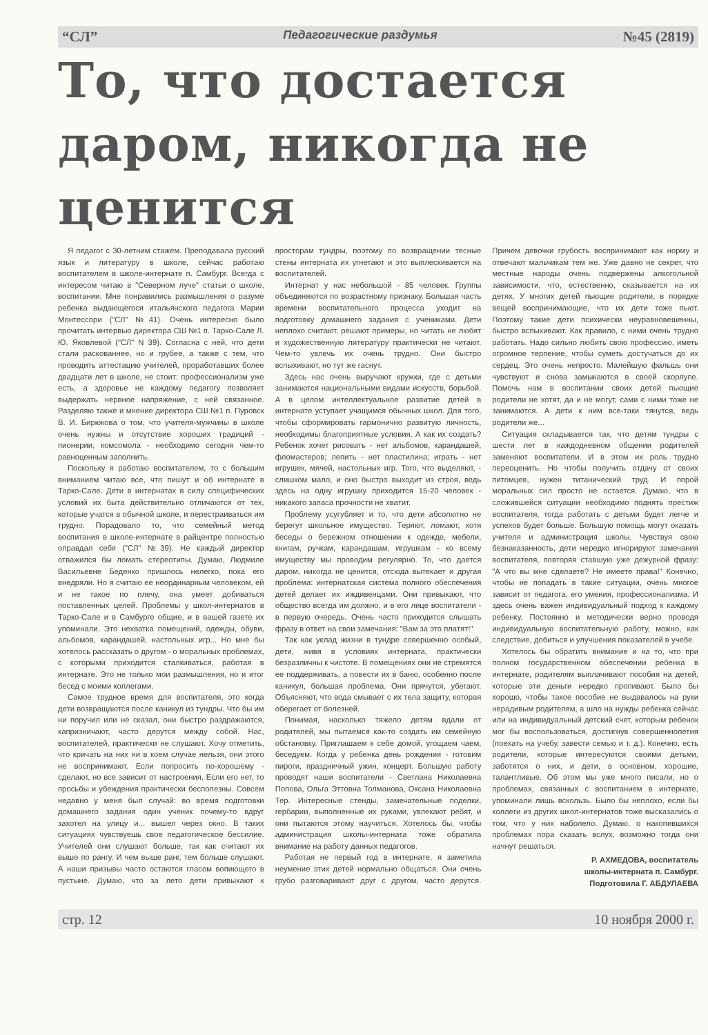“СЛ” Педагогические раздумья №45 (2819)
То, что достается даром, никогда не ценится
Я педагог с 30-летним стажем. Преподавала русский язык и литературу в школе, сейчас работаю воспитателем в школе-интернате п. Самбург. Всегда с интересом читаю в "Северном луче" статьи о школе, воспитании. Мне понравились размышления о разуме ребенка выдающегося итальянского педагога Марии Монтессори ("СЛ" №41). Очень интересно было прочитать интервью директора СШ №1 п. Тарко-Сале Л. Ю. Яковлевой ("СЛ" N 39). Согласна с ней, что дети стали раскованнее, но и грубее, а также с тем, что проводить аттестацию учителей, проработавших более двадцати лет в школе, не стоит: профессионализм уже есть, а здоровье не каждому педагогу позволяет выдержать нервное напряжение, с ней связанное. Разделяю также и мнение директора СШ №1 п. Пуровск В. И. Бирюкова о том, что учителя-мужчины в школе очень нужны и отсутствие хороших традиций - пионерии, комсомола - необходимо сегодня чем-то равноценным заполнить.
Поскольку я работаю воспитателем, то с большим вниманием читаю все, что пишут и об интернате в Тарко-Сале. Дети в интернатах в силу специфических условий их быта действительно отличаются от тех, которые учатся в обычной школе, и перестраиваться им трудно. Порадовало то, что семейный метод воспитания в школе-интернате в райцентре полностью оправдал себя ("СЛ" №39). Не каждый директор отважился бы ломать стереотипы. Думаю, Людмиле Васильевне Беденко пришлось нелегко, пока его внедряли. Но я считаю ее неординарным человеком, ей и не такое по плечу, она умеет добиваться поставленных целей. Проблемы у школ-интернатов в Тарко-Сале и в Самбурге общие, и в вашей газете их упоминали. Это нехватка помещений, одежды, обуви, альбомов, карандашей, настольных игр... Но мне бы хотелось рассказать о другом - о моральных проблемах, с которыми приходится сталкиваться, работая в интернате. Это не только мои размышления, но и итог бесед с моими коллегами.
Самое трудное время для воспитателя, это когда дети возвращаются после каникул из тундры. Что бы им ни поручил или не сказал, они быстро раздражаются, капризничают, часто дерутся между собой. Нас, воспитателей, практически не слушают. Хочу отметить, что кричать на них ни в коем случае нельзя, они этого не воспринимают. Если попросить по-хорошему - сделают, но все зависит от настроения. Если его нет, то просьбы и убеждения практически бесполезны. Совсем недавно у меня был случай: во время подготовки домашнего задания один ученик почему-то вдруг захотел на улицу и... вышел через окно. В таких ситуациях чувствуешь свое педагогическое бессилие. Учителей они слушают больше, так как считают их выше по рангу. И чем выше ранг, тем больше слушают. А наши призывы часто остаются гласом вопиющего в пустыне. Думаю, что за лето дети привыкают к просторам тундры, поэтому по возвращении тесные стены интерната их угнетают и это выплескивается на воспитателей.
Интернат у нас небольшой - 85 человек. Группы объединяются по возрастному признаку. Большая часть времени воспитательного процесса уходит на подготовку домашнего задания с учениками. Дети неплохо считают, решают примеры, но читать не любят и художественную литературу практически не читают. Чем-то увлечь их очень трудно. Они быстро вспыхивают, но тут же гаснут.
Здесь нас очень выручают кружки, где с детьми занимаются национальными видами искусств, борьбой. А в целом интеллектуальное развитие детей в интернате уступает учащимся обычных школ. Для того, чтобы сформировать гармонично развитую личность, необходимы благоприятные условия. А как их создать? Ребенок хочет рисовать - нет альбомов, карандашей, фломастеров; лепить - нет пластилина; играть - нет игрушек, мячей, настольных игр. Того, что выделяют, - слишком мало, и оно быстро выходит из строя, ведь здесь на одну игрушку приходится 15-20 человек - никакого запаса прочности не хватит.
Проблему усугубляет и то, что дети абсолютно не берегут школьное имущество. Теряют, ломают, хотя беседы о бережном отношении к одежде, мебели, книгам, ручкам, карандашам, игрушкам - ко всему имуществу мы проводим регулярно. То, что дается даром, никогда не ценится, отсюда вытекает и другая проблема: интернатская система полного обеспечения детей делает их иждивенцами. Они привыкают, что общество всегда им должно, и в его лице воспитатели - в первую очередь. Очень часто приходится слышать фразу в ответ на свои замечания: "Вам за это платят!"
Так как уклад жизни в тундре совершенно особый, дети, живя в условиях интерната, практически безразличны к чистоте. В помещениях они не стремятся ее поддерживать, а повести их в баню, особенно после каникул, большая проблема. Они прячутся, убегают. Объясняют, что вода смывает с их тела защиту, которая оберегает от болезней.
Понимая, насколько тяжело детям вдали от родителей, мы пытаемся как-то создать им семейную обстановку. Приглашаем к себе домой, угощаем чаем, беседуем. Когда у ребенка день рождения - готовим пироги, праздничный ужин, концерт. Большую работу проводят наши воспитатели - Светлана Николаевна Попова, Ольга Эттовна Толманова, Оксана Николаевна Тер. Интересные стенды, замечательные поделки, гербарии, выполненные их руками, увлекают ребят, и они пытаются этому научиться. Хотелось бы, чтобы администрация школы-интерната тоже обратила внимание на работу данных педагогов.
Работая не первый год в интернате, я заметила неумение этих детей нормально общаться. Они очень грубо разговаривают друг с другом, часто дерутся. Причем девочки грубость воспринимают как норму и отвечают мальчикам тем же. Уже давно не секрет, что местные народы очень подвержены алкогольной зависимости, что, естественно, сказывается на их детях. У многих детей пьющие родители, в порядке вещей воспринимающие, что их дети тоже пьют. Поэтому такие дети психически неуравновешенны, быстро вспыхивают. Как правило, с ними очень трудно работать. Надо сильно любить свою профессию, иметь огромное терпение, чтобы суметь достучаться до их сердец. Это очень непросто. Малейшую фальшь они чувствуют и снова замыкаются в своей скорлупе. Помочь нам в воспитании своих детей пьющие родители не хотят, да и не могут, сами с ними тоже не занимаются. А дети к ним все-таки тянутся, ведь родители же...
Ситуация складывается так, что детям тундры с шести лет в каждодневном общении родителей заменяют воспитатели. И в этом их роль трудно переоценить. Но чтобы получить отдачу от своих питомцев, нужен титанический труд. И порой моральных сил просто не остается. Думаю, что в сложившейся ситуации необходимо поднять престиж воспитателя, тогда работать с детьми будет легче и успехов будет больше. Большую помощь могут оказать учителя и администрация школы. Чувствуя свою безнаказанность, дети нередко игнорируют замечания воспитателя, повторяя ставшую уже дежурной фразу: "А что вы мне сделаете? Не имеете права!" Конечно, чтобы не попадать в такие ситуации, очень многое зависит от педагога, его умения, профессионализма. И здесь очень важен индивидуальный подход к каждому ребенку. Постоянно и методически верно проводя индивидуальную воспитательную работу, можно, как следствие, добиться и улучшения показателей в учебе.
Хотелось бы обратить внимание и на то, что при полном государственном обеспечении ребенка в интернате, родителям выплачивают пособия на детей, которые эти деньги нередко пропивают. Было бы хорошо, чтобы такое пособие не выдавалось на руки нерадивым родителям, а шло на нужды ребенка сейчас или на индивидуальный детский счет, которым ребенок мог бы воспользоваться, достигнув совершеннолетия (поехать на учебу, завести семью и т. д.). Конечно, есть родители, которые интересуются своими детьми, заботятся о них, и дети, в основном, хорошие, талантливые. Об этом мы уже много писали, но о проблемах, связанных с воспитанием в интернате, упоминали лишь вскользь. Было бы неплохо, если бы коллеги из других школ-интернатов тоже высказались о том, что у них наболело. Думаю, о накопившихся проблемах пора сказать вслух, возможно тогда они начнут решаться.
Р. АХМЕДОВА, воспитатель
школы-интерната п. Самбург.
Подготовила Г. АБДУЛАЕВА
стр. 12 10 ноября 2000 г.